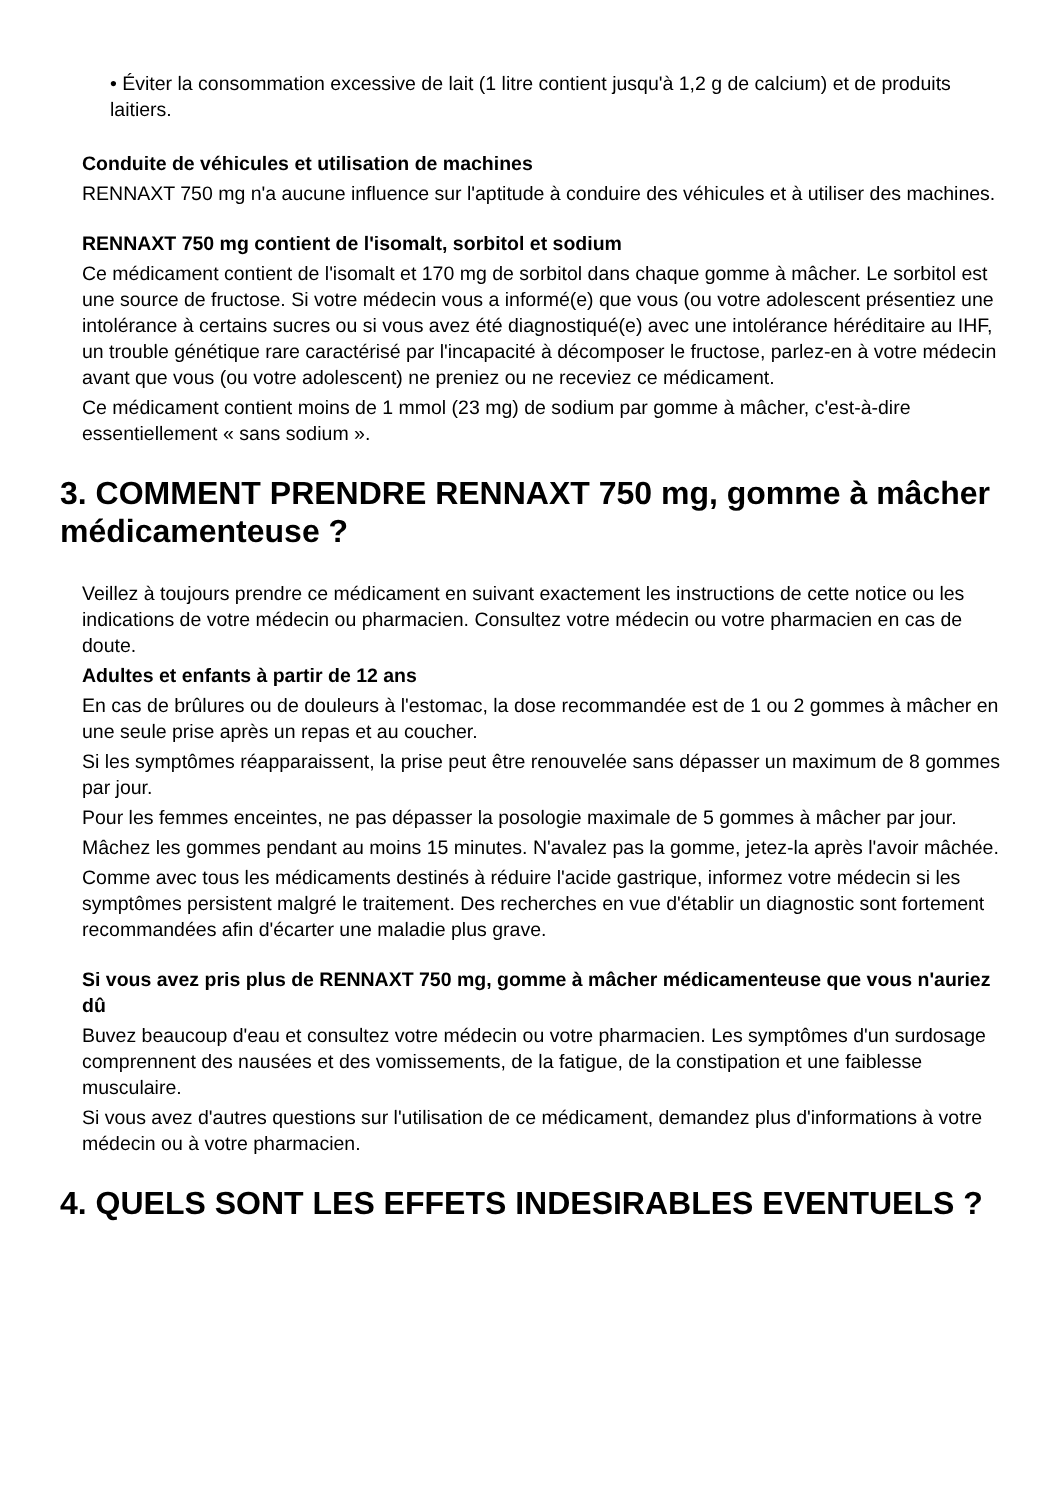• Éviter la consommation excessive de lait (1 litre contient jusqu'à 1,2 g de calcium) et de produits laitiers.
Conduite de véhicules et utilisation de machines
RENNAXT 750 mg n'a aucune influence sur l'aptitude à conduire des véhicules et à utiliser des machines.
RENNAXT 750 mg contient de l'isomalt, sorbitol et sodium
Ce médicament contient de l'isomalt et 170 mg de sorbitol dans chaque gomme à mâcher. Le sorbitol est une source de fructose. Si votre médecin vous a informé(e) que vous (ou votre adolescent présentiez une intolérance à certains sucres ou si vous avez été diagnostiqué(e) avec une intolérance héréditaire au IHF, un trouble génétique rare caractérisé par l'incapacité à décomposer le fructose, parlez-en à votre médecin avant que vous (ou votre adolescent) ne preniez ou ne receviez ce médicament.
Ce médicament contient moins de 1 mmol (23 mg) de sodium par gomme à mâcher, c'est-à-dire essentiellement « sans sodium ».
3. COMMENT PRENDRE RENNAXT 750 mg, gomme à mâcher médicamenteuse ?
Veillez à toujours prendre ce médicament en suivant exactement les instructions de cette notice ou les indications de votre médecin ou pharmacien. Consultez votre médecin ou votre pharmacien en cas de doute.
Adultes et enfants à partir de 12 ans
En cas de brûlures ou de douleurs à l'estomac, la dose recommandée est de 1 ou 2 gommes à mâcher en une seule prise après un repas et au coucher.
Si les symptômes réapparaissent, la prise peut être renouvelée sans dépasser un maximum de 8 gommes par jour.
Pour les femmes enceintes, ne pas dépasser la posologie maximale de 5 gommes à mâcher par jour.
Mâchez les gommes pendant au moins 15 minutes. N'avalez pas la gomme, jetez-la après l'avoir mâchée.
Comme avec tous les médicaments destinés à réduire l'acide gastrique, informez votre médecin si les symptômes persistent malgré le traitement. Des recherches en vue d'établir un diagnostic sont fortement recommandées afin d'écarter une maladie plus grave.
Si vous avez pris plus de RENNAXT 750 mg, gomme à mâcher médicamenteuse que vous n'auriez dû
Buvez beaucoup d'eau et consultez votre médecin ou votre pharmacien. Les symptômes d'un surdosage comprennent des nausées et des vomissements, de la fatigue, de la constipation et une faiblesse musculaire.
Si vous avez d'autres questions sur l'utilisation de ce médicament, demandez plus d'informations à votre médecin ou à votre pharmacien.
4. QUELS SONT LES EFFETS INDESIRABLES EVENTUELS ?